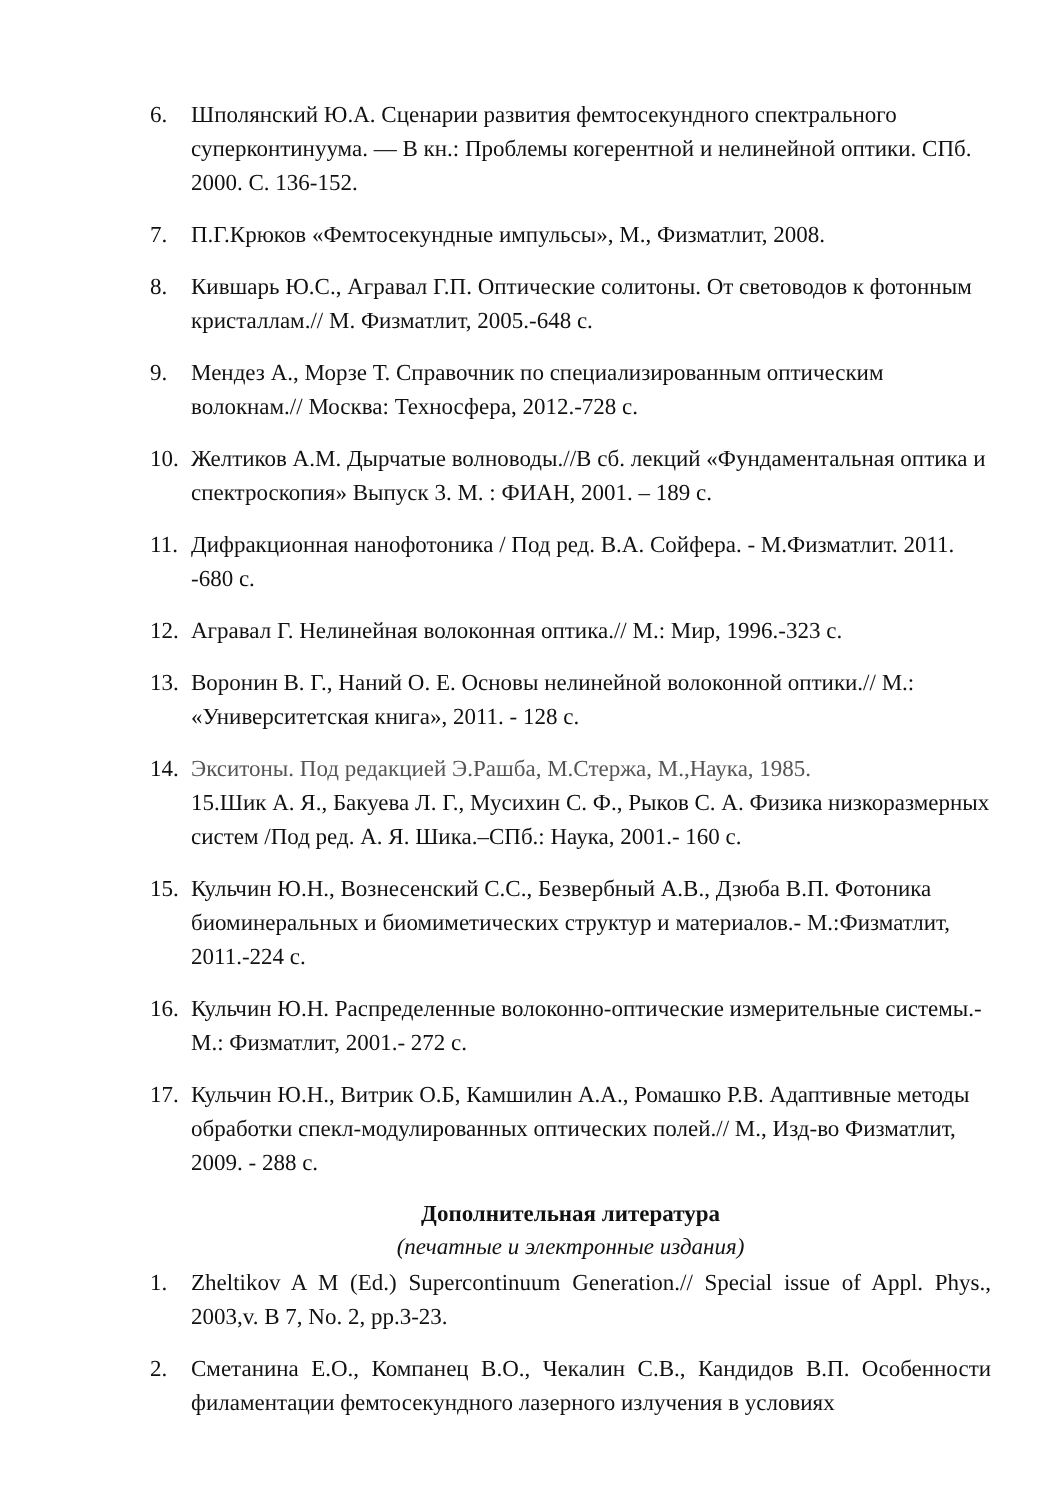6. Шполянский Ю.А. Сценарии развития фемтосекундного спектрального суперконтинуума. — В кн.: Проблемы когерентной и нелинейной оптики. СПб. 2000. С. 136-152.
7. П.Г.Крюков «Фемтосекундные импульсы», М., Физматлит, 2008.
8. Кившарь Ю.С., Агравал Г.П. Оптические солитоны. От световодов к фотонным кристаллам.// М. Физматлит, 2005.-648 с.
9. Мендез А., Морзе Т. Справочник по специализированным оптическим волокнам.// Москва: Техносфера, 2012.-728 с.
10. Желтиков А.М. Дырчатые волноводы.//В сб. лекций «Фундаментальная оптика и спектроскопия» Выпуск 3. М. : ФИАН, 2001. – 189 с.
11. Дифракционная нанофотоника / Под ред. В.А. Сойфера. - М.Физматлит. 2011. -680 с.
12. Агравал Г. Нелинейная волоконная оптика.// М.: Мир, 1996.-323 с.
13. Воронин В. Г., Наний О. Е. Основы нелинейной волоконной оптики.// М.: «Университетская книга», 2011. - 128 с.
14. Экситоны. Под редакцией Э.Рашба, М.Стержа, М.,Наука, 1985.
15.Шик А. Я., Бакуева Л. Г., Мусихин С. Ф., Рыков С. А. Физика низкоразмерных систем /Под ред. А. Я. Шика.–СПб.: Наука, 2001.- 160 с.
15. Кульчин Ю.Н., Вознесенский С.С., Безвербный А.В., Дзюба В.П. Фотоника биоминеральных и биомиметических структур и материалов.- М.:Физматлит, 2011.-224 с.
16. Кульчин Ю.Н. Распределенные волоконно-оптические измерительные системы.- М.: Физматлит, 2001.- 272 с.
17. Кульчин Ю.Н., Витрик О.Б, Камшилин А.А., Ромашко Р.В. Адаптивные методы обработки спекл-модулированных оптических полей.// М., Изд-во Физматлит, 2009. - 288 с.
Дополнительная литература
(печатные и электронные издания)
1. Zheltikov A M (Ed.) Supercontinuum Generation.// Special issue of Appl. Phys., 2003,v. B 7, No. 2, pp.3-23.
2. Сметанина Е.О., Компанец В.О., Чекалин С.В., Кандидов В.П. Особенности филаментации фемтосекундного лазерного излучения в условиях